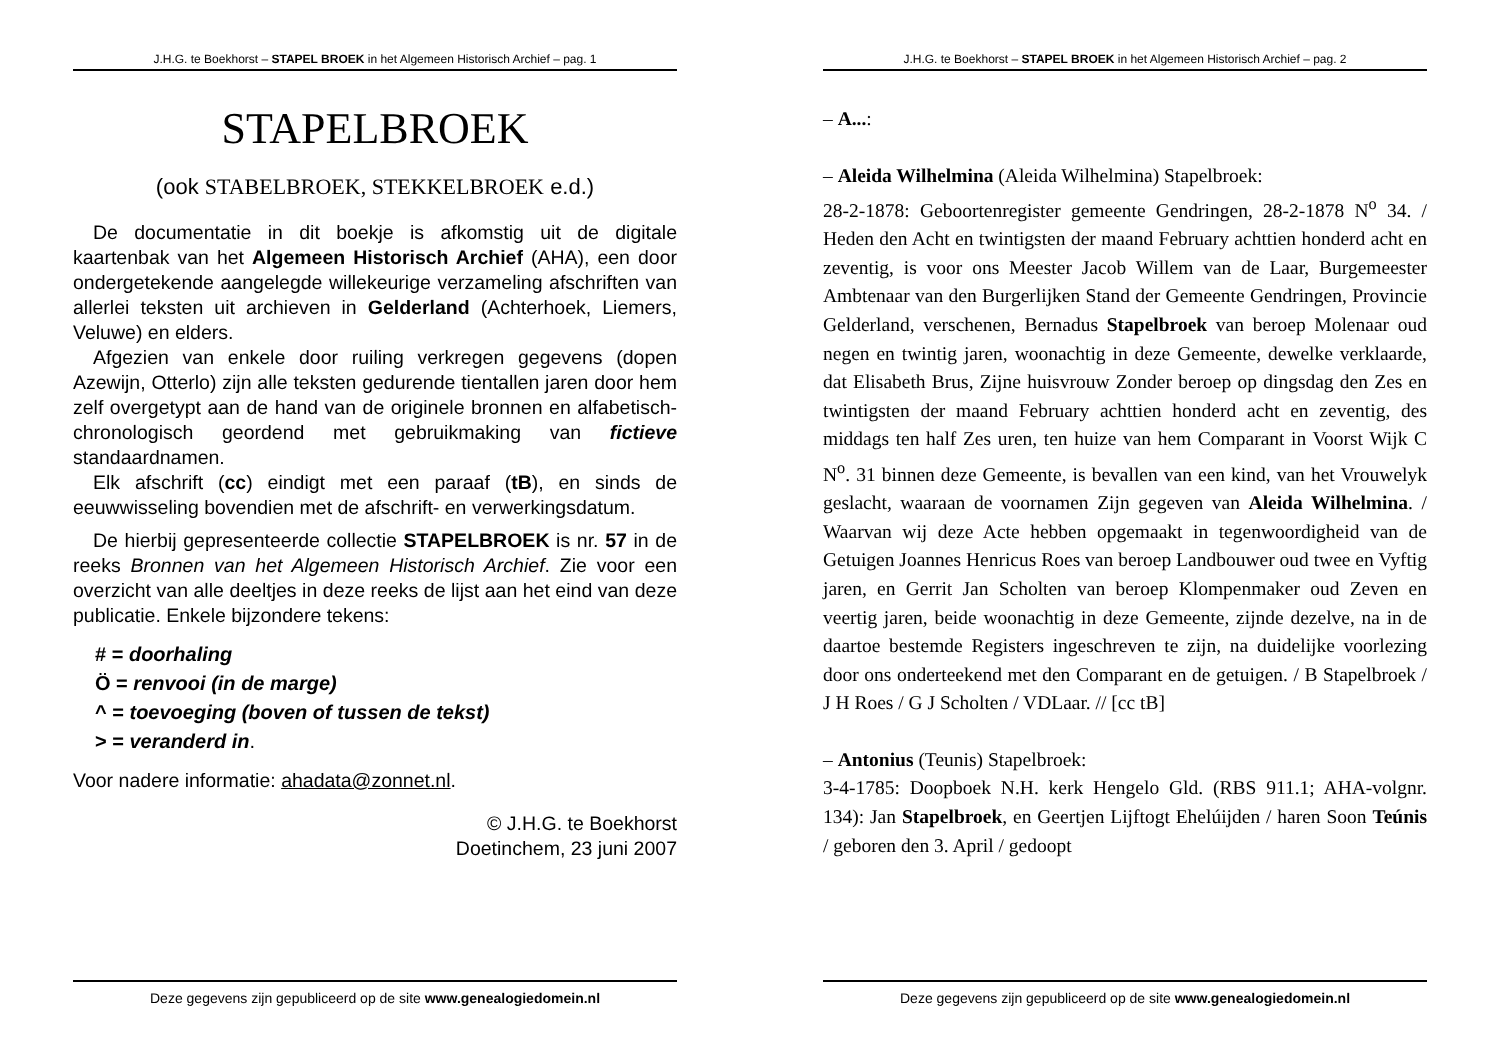J.H.G. te Boekhorst – STAPEL BROEK in het Algemeen Historisch Archief – pag. 1
STAPELBROEK
(ook STABELBROEK, STEKKELBROEK e.d.)
De documentatie in dit boekje is afkomstig uit de digitale kaartenbak van het Algemeen Historisch Archief (AHA), een door ondergetekende aangelegde willekeurige verzameling afschriften van allerlei teksten uit archieven in Gelderland (Achterhoek, Liemers, Veluwe) en elders.
Afgezien van enkele door ruiling verkregen gegevens (dopen Azewijn, Otterlo) zijn alle teksten gedurende tientallen jaren door hem zelf overgetypt aan de hand van de originele bronnen en alfabetisch-chronologisch geordend met gebruikmaking van fictieve standaardnamen.
Elk afschrift (cc) eindigt met een paraaf (tB), en sinds de eeuwwisseling bovendien met de afschrift- en verwerkingsdatum.
De hierbij gepresenteerde collectie STAPELBROEK is nr. 57 in de reeks Bronnen van het Algemeen Historisch Archief. Zie voor een overzicht van alle deeltjes in deze reeks de lijst aan het eind van deze publicatie. Enkele bijzondere tekens:
# = doorhaling
Ö = renvooi (in de marge)
^ = toevoeging (boven of tussen de tekst)
> = veranderd in.
Voor nadere informatie: ahadata@zonnet.nl.
© J.H.G. te Boekhorst
Doetinchem, 23 juni 2007
Deze gegevens zijn gepubliceerd op de site www.genealogiedomein.nl
J.H.G. te Boekhorst – STAPEL BROEK in het Algemeen Historisch Archief – pag. 2
– A...:
– Aleida Wilhelmina (Aleida Wilhelmina) Stapelbroek:
28-2-1878: Geboortenregister gemeente Gendringen, 28-2-1878 N<sup>o</sup> 34. / Heden den Acht en twintigsten der maand February achttien honderd acht en zeventig, is voor ons Meester Jacob Willem van de Laar, Burgemeester Ambtenaar van den Burgerlijken Stand der Gemeente Gendringen, Provincie Gelderland, verschenen, Bernadus Stapelbroek van beroep Molenaar oud negen en twintig jaren, woonachtig in deze Gemeente, dewelke verklaarde, dat Elisabeth Brus, Zijne huisvrouw Zonder beroep op dingsdag den Zes en twintigsten der maand February achttien honderd acht en zeventig, des middags ten half Zes uren, ten huize van hem Comparant in Voorst Wijk C N<sup>o</sup>. 31 binnen deze Gemeente, is bevallen van een kind, van het Vrouwelyk geslacht, waaraan de voornamen Zijn gegeven van Aleida Wilhelmina. / Waarvan wij deze Acte hebben opgemaakt in tegenwoordigheid van de Getuigen Joannes Henricus Roes van beroep Landbouwer oud twee en Vyftig jaren, en Gerrit Jan Scholten van beroep Klompenmaker oud Zeven en veertig jaren, beide woonachtig in deze Gemeente, zijnde dezelve, na in de daartoe bestemde Registers ingeschreven te zijn, na duidelijke voorlezing door ons onderteekend met den Comparant en de getuigen. / B Stapelbroek / J H Roes / G J Scholten / VDLaar. // [cc tB]
– Antonius (Teunis) Stapelbroek:
3-4-1785: Doopboek N.H. kerk Hengelo Gld. (RBS 911.1; AHA-volgnr. 134): Jan Stapelbroek, en Geertjen Lijftogt Ehelúijden / haren Soon Teúnis / geboren den 3. April / gedoopt
Deze gegevens zijn gepubliceerd op de site www.genealogiedomein.nl